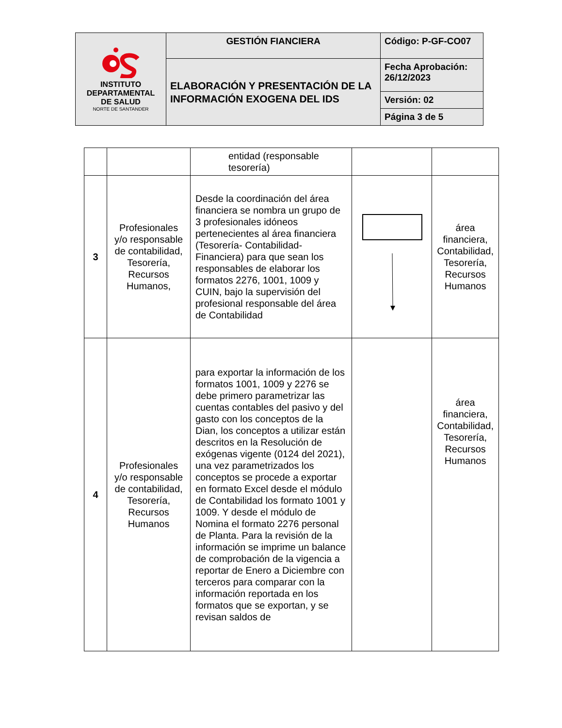| INSTITUTO DEPARTAMENTAL DE SALUD NORTE DE SANTANDER | GESTIÓN FIANCIERA | Código: P-GF-CO07 |
| | ELABORACIÓN Y PRESENTACIÓN DE LA INFORMACIÓN EXOGENA DEL IDS | Fecha Aprobación: 26/12/2023 |
| | | Versión: 02 |
| | | Página 3 de 5 |
| | | entidad (responsable tesorería) | | |
| 3 | Profesionales y/o responsable de contabilidad, Tesorería, Recursos Humanos, | Desde la coordinación del área financiera se nombra un grupo de 3 profesionales idóneos pertenecientes al área financiera (Tesorería- Contabilidad- Financiera) para que sean los responsables de elaborar los formatos 2276, 1001, 1009 y CUIN, bajo la supervisión del profesional responsable del área de Contabilidad | | área financiera, Contabilidad, Tesorería, Recursos Humanos |
| 4 | Profesionales y/o responsable de contabilidad, Tesorería, Recursos Humanos | para exportar la información de los formatos 1001, 1009 y 2276 se debe primero parametrizar las cuentas contables del pasivo y del gasto con los conceptos de la Dian, los conceptos a utilizar están descritos en la Resolución de exógenas vigente (0124 del 2021), una vez parametrizados los conceptos se procede a exportar en formato Excel desde el módulo de Contabilidad los formato 1001 y 1009. Y desde el módulo de Nomina el formato 2276 personal de Planta. Para la revisión de la información se imprime un balance de comprobación de la vigencia a reportar de Enero a Diciembre con terceros para comparar con la información reportada en los formatos que se exportan, y se revisan saldos de | | área financiera, Contabilidad, Tesorería, Recursos Humanos |